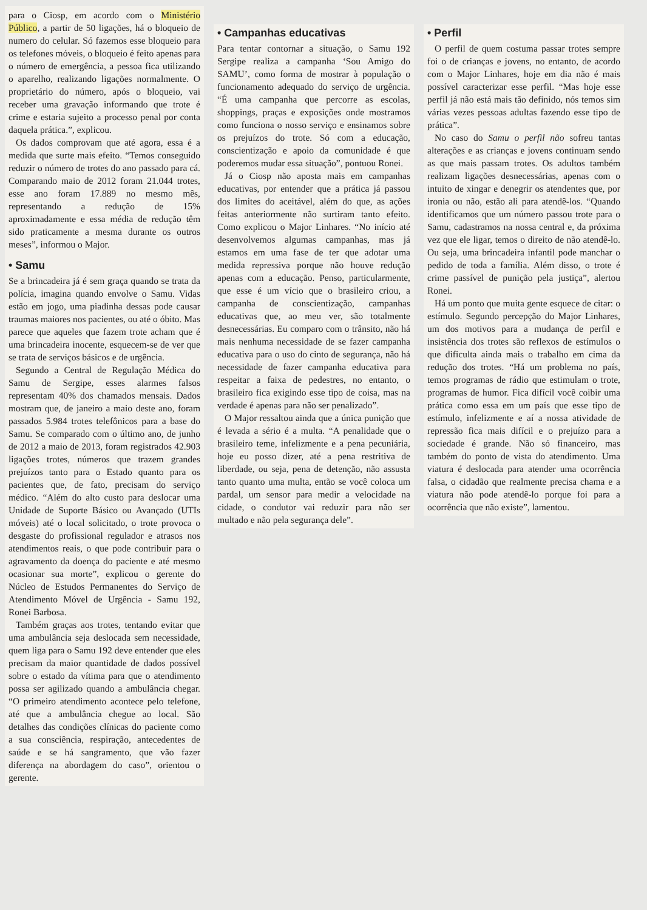para o Ciosp, em acordo com o Ministério Público, a partir de 50 ligações, há o bloqueio de numero do celular. Só fazemos esse bloqueio para os telefones móveis, o bloqueio é feito apenas para o número de emergência, a pessoa fica utilizando o aparelho, realizando ligações normalmente. O proprietário do número, após o bloqueio, vai receber uma gravação informando que trote é crime e estaria sujeito a processo penal por conta daquela prática.”, explicou.
Os dados comprovam que até agora, essa é a medida que surte mais efeito. “Temos conseguido reduzir o número de trotes do ano passado para cá. Comparando maio de 2012 foram 21.044 trotes, esse ano foram 17.889 no mesmo mês, representando a redução de 15% aproximadamente e essa média de redução têm sido praticamente a mesma durante os outros meses”, informou o Major.
• Samu
Se a brincadeira já é sem graça quando se trata da polícia, imagina quando envolve o Samu. Vidas estão em jogo, uma piadinha dessas pode causar traumas maiores nos pacientes, ou até o óbito. Mas parece que aqueles que fazem trote acham que é uma brincadeira inocente, esquecem-se de ver que se trata de serviços básicos e de urgência.
Segundo a Central de Regulação Médica do Samu de Sergipe, esses alarmes falsos representam 40% dos chamados mensais. Dados mostram que, de janeiro a maio deste ano, foram passados 5.984 trotes telefônicos para a base do Samu. Se comparado com o último ano, de junho de 2012 a maio de 2013, foram registrados 42.903 ligações trotes, números que trazem grandes prejuízos tanto para o Estado quanto para os pacientes que, de fato, precisam do serviço médico. “Além do alto custo para deslocar uma Unidade de Suporte Básico ou Avançado (UTIs móveis) até o local solicitado, o trote provoca o desgaste do profissional regulador e atrasos nos atendimentos reais, o que pode contribuir para o agravamento da doença do paciente e até mesmo ocasionar sua morte”, explicou o gerente do Núcleo de Estudos Permanentes do Serviço de Atendimento Móvel de Urgência - Samu 192, Ronei Barbosa.
Também graças aos trotes, tentando evitar que uma ambulância seja deslocada sem necessidade, quem liga para o Samu 192 deve entender que eles precisam da maior quantidade de dados possível sobre o estado da vítima para que o atendimento possa ser agilizado quando a ambulância chegar. “O primeiro atendimento acontece pelo telefone, até que a ambulância chegue ao local. São detalhes das condições clínicas do paciente como a sua consciência, respiração, antecedentes de saúde e se há sangramento, que vão fazer diferença na abordagem do caso”, orientou o gerente.
• Campanhas educativas
Para tentar contornar a situação, o Samu 192 Sergipe realiza a campanha ‘Sou Amigo do SAMU’, como forma de mostrar à população o funcionamento adequado do serviço de urgência. “É uma campanha que percorre as escolas, shoppings, praças e exposições onde mostramos como funciona o nosso serviço e ensinamos sobre os prejuízos do trote. Só com a educação, conscientização e apoio da comunidade é que poderemos mudar essa situação”, pontuou Ronei.
Já o Ciosp não aposta mais em campanhas educativas, por entender que a prática já passou dos limites do aceitável, além do que, as ações feitas anteriormente não surtiram tanto efeito. Como explicou o Major Linhares. “No início até desenvolvemos algumas campanhas, mas já estamos em uma fase de ter que adotar uma medida repressiva porque não houve redução apenas com a educação. Penso, particularmente, que esse é um vício que o brasileiro criou, a campanha de conscientização, campanhas educativas que, ao meu ver, são totalmente desnecessárias. Eu comparo com o trânsito, não há mais nenhuma necessidade de se fazer campanha educativa para o uso do cinto de segurança, não há necessidade de fazer campanha educativa para respeitar a faixa de pedestres, no entanto, o brasileiro fica exigindo esse tipo de coisa, mas na verdade é apenas para não ser penalizado”.
O Major ressaltou ainda que a única punição que é levada a sério é a multa. “A penalidade que o brasileiro teme, infelizmente e a pena pecuniária, hoje eu posso dizer, até a pena restritiva de liberdade, ou seja, pena de detenção, não assusta tanto quanto uma multa, então se você coloca um pardal, um sensor para medir a velocidade na cidade, o condutor vai reduzir para não ser multado e não pela segurança dele”.
• Perfil
O perfil de quem costuma passar trotes sempre foi o de crianças e jovens, no entanto, de acordo com o Major Linhares, hoje em dia não é mais possível caracterizar esse perfil. “Mas hoje esse perfil já não está mais tão definido, nós temos sim várias vezes pessoas adultas fazendo esse tipo de prática”.
No caso do Samu o perfil não sofreu tantas alterações e as crianças e jovens continuam sendo as que mais passam trotes. Os adultos também realizam ligações desnecessárias, apenas com o intuito de xingar e denegrir os atendentes que, por ironia ou não, estão ali para atendê-los. “Quando identificamos que um número passou trote para o Samu, cadastramos na nossa central e, da próxima vez que ele ligar, temos o direito de não atendê-lo. Ou seja, uma brincadeira infantil pode manchar o pedido de toda a família. Além disso, o trote é crime passível de punição pela justiça”, alertou Ronei.
Há um ponto que muita gente esquece de citar: o estímulo. Segundo percepção do Major Linhares, um dos motivos para a mudança de perfil e insistência dos trotes são reflexos de estímulos o que dificulta ainda mais o trabalho em cima da redução dos trotes. “Há um problema no país, temos programas de rádio que estimulam o trote, programas de humor. Fica difícil você coibir uma prática como essa em um país que esse tipo de estímulo, infelizmente e aí a nossa atividade de repressão fica mais difícil e o prejuízo para a sociedade é grande. Não só financeiro, mas também do ponto de vista do atendimento. Uma viatura é deslocada para atender uma ocorrência falsa, o cidadão que realmente precisa chama e a viatura não pode atendê-lo porque foi para a ocorrência que não existe”, lamentou.